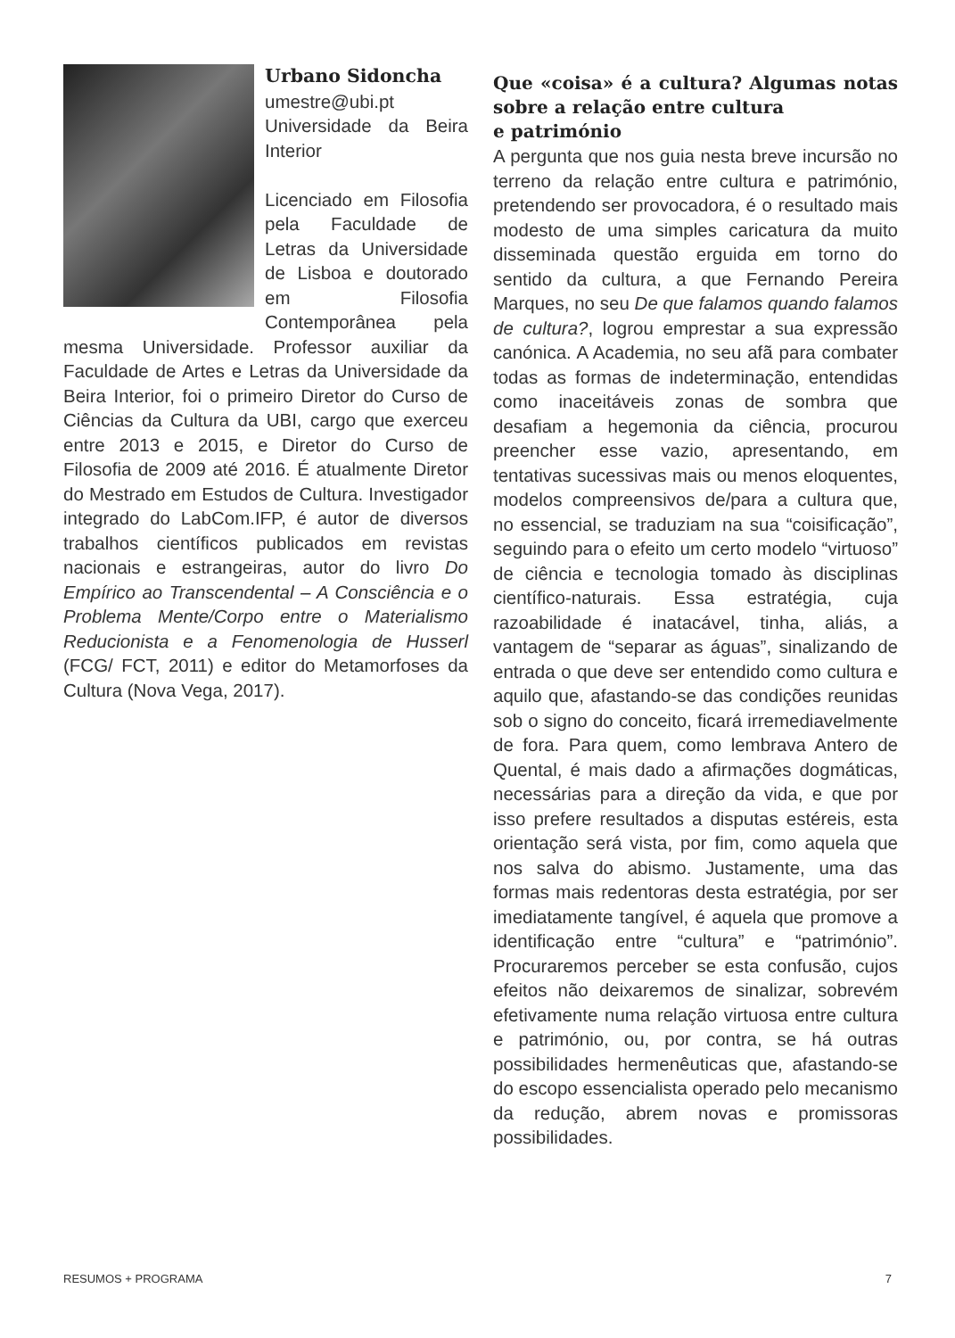Urbano Sidoncha
umestre@ubi.pt
Universidade da Beira Interior
Licenciado em Filosofia pela Faculdade de Letras da Universidade de Lisboa e doutorado em Filosofia Contemporânea pela mesma Universidade. Professor auxiliar da Faculdade de Artes e Letras da Universidade da Beira Interior, foi o primeiro Diretor do Curso de Ciências da Cultura da UBI, cargo que exerceu entre 2013 e 2015, e Diretor do Curso de Filosofia de 2009 até 2016. É atualmente Diretor do Mestrado em Estudos de Cultura. Investigador integrado do LabCom.IFP, é autor de diversos trabalhos científicos publicados em revistas nacionais e estrangeiras, autor do livro Do Empírico ao Transcendental – A Consciência e o Problema Mente/Corpo entre o Materialismo Reducionista e a Fenomenologia de Husserl (FCG/ FCT, 2011) e editor do Metamorfoses da Cultura (Nova Vega, 2017).
Que «coisa» é a cultura? Algumas notas sobre a relação entre cultura
e património
A pergunta que nos guia nesta breve incursão no terreno da relação entre cultura e património, pretendendo ser provocadora, é o resultado mais modesto de uma simples caricatura da muito disseminada questão erguida em torno do sentido da cultura, a que Fernando Pereira Marques, no seu De que falamos quando falamos de cultura?, logrou emprestar a sua expressão canónica. A Academia, no seu afã para combater todas as formas de indeterminação, entendidas como inaceitáveis zonas de sombra que desafiam a hegemonia da ciência, procurou preencher esse vazio, apresentando, em tentativas sucessivas mais ou menos eloquentes, modelos compreensivos de/para a cultura que, no essencial, se traduziam na sua “coisificação”, seguindo para o efeito um certo modelo “virtuoso” de ciência e tecnologia tomado às disciplinas científico-naturais. Essa estratégia, cuja razoabilidade é inatacável, tinha, aliás, a vantagem de “separar as águas”, sinalizando de entrada o que deve ser entendido como cultura e aquilo que, afastando-se das condições reunidas sob o signo do conceito, ficará irremediavelmente de fora. Para quem, como lembrava Antero de Quental, é mais dado a afirmações dogmáticas, necessárias para a direção da vida, e que por isso prefere resultados a disputas estéreis, esta orientação será vista, por fim, como aquela que nos salva do abismo. Justamente, uma das formas mais redentoras desta estratégia, por ser imediatamente tangível, é aquela que promove a identificação entre “cultura” e “património”. Procuraremos perceber se esta confusão, cujos efeitos não deixaremos de sinalizar, sobrevém efetivamente numa relação virtuosa entre cultura e património, ou, por contra, se há outras possibilidades hermenêuticas que, afastando-se do escopo essencialista operado pelo mecanismo da redução, abrem novas e promissoras possibilidades.
RESUMOS + PROGRAMA 7